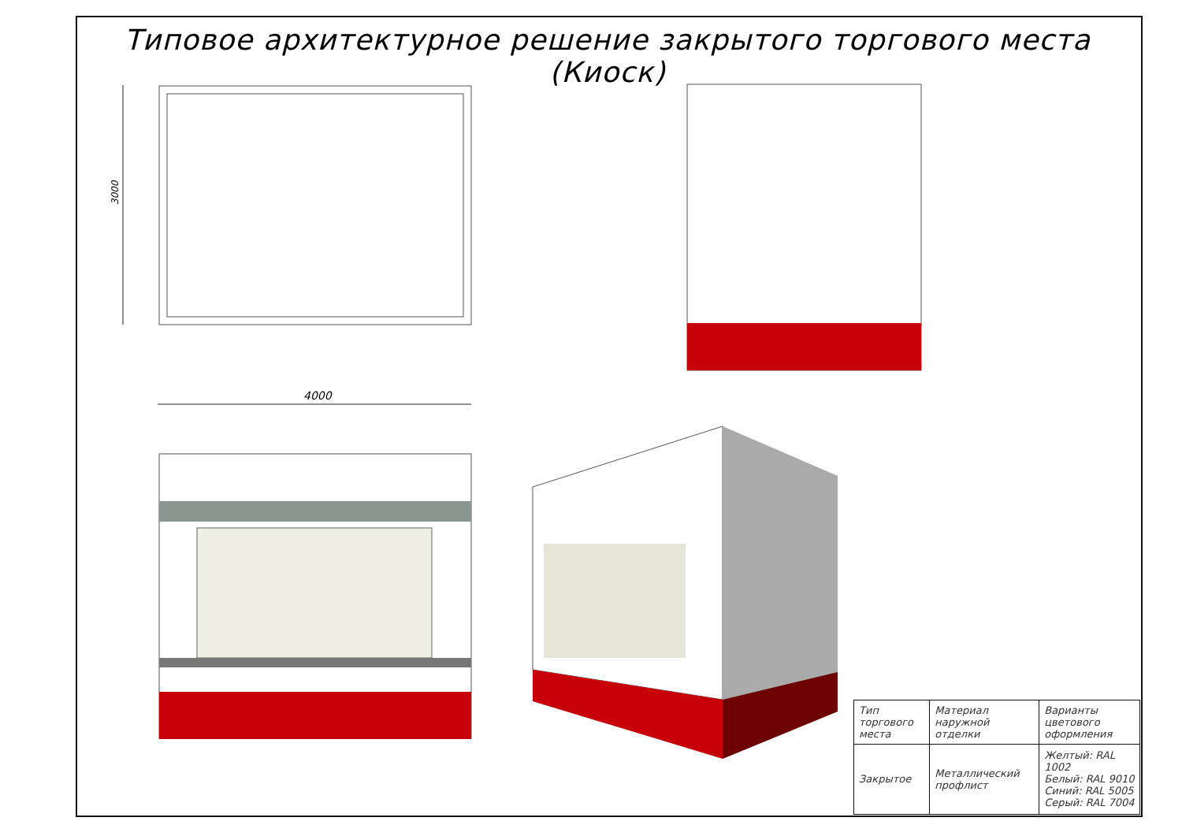Типовое архитектурное решение закрытого торгового места (Киоск)
3000
4000
| Тип торгового места | Материал наружной отделки | Варианты цветового оформления |
| Закрытое | Металлический профлист | Желтый: RAL 1002 Белый: RAL 9010 Синий: RAL 5005 Серый: RAL 7004 |